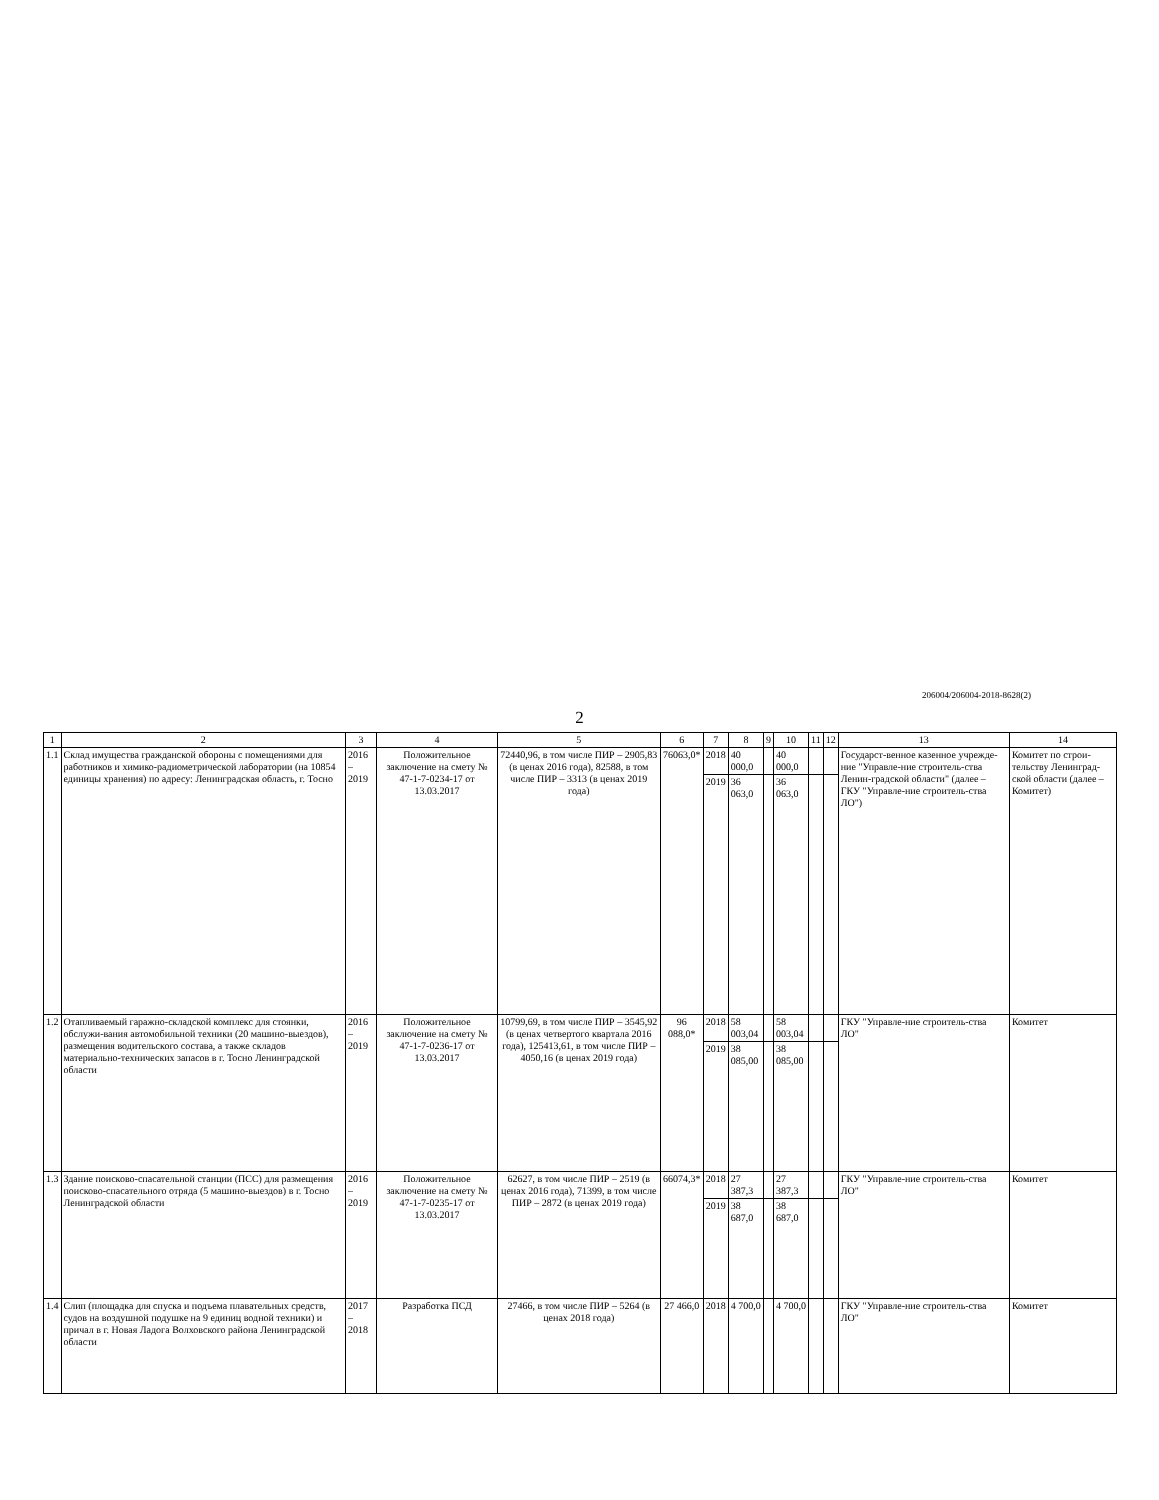206004/206004-2018-8628(2)
2
| 1 | 2 | 3 | 4 | 5 | 6 | 7 | 8 | 9 | 10 | 11 | 12 | 13 | 14 |
| --- | --- | --- | --- | --- | --- | --- | --- | --- | --- | --- | --- | --- | --- |
| 1.1 | Склад имущества гражданской обороны с помещениями для работников и химико-радиометрической лаборатории (на 10854 единицы хранения) по адресу: Ленинградская область, г. Тосно | 2016 – 2019 | Положительное заключение на смету № 47-1-7-0234-17 от 13.03.2017 | 72440,96, в том числе ПИР – 2905,83 (в ценах 2016 года), 82588, в том числе ПИР – 3313 (в ценах 2019 года) | 76063,0* | 2018 | 40 000,0 | | 40 000,0 | | | Государст-венное казенное учрежде-ние "Управле-ние строитель-ства Ленин-градской области" (далее – ГКУ "Управле-ние строитель-ства ЛО") | Комитет по строи-тельству Ленинград-ской области (далее – Комитет) |
| | | | | | | 2019 | 36 063,0 | | 36 063,0 | | | | |
| 1.2 | Отапливаемый гаражно-складской комплекс для стоянки, обслужи-вания автомобильной техники (20 машино-выездов), размещения водительского состава, а также складов материально-технических запасов в г. Тосно Ленинградской области | 2016 – 2019 | Положительное заключение на смету № 47-1-7-0236-17 от 13.03.2017 | 10799,69, в том числе ПИР – 3545,92 (в ценах четвертого квартала 2016 года), 125413,61, в том числе ПИР – 4050,16 (в ценах 2019 года) | 96 088,0* | 2018 | 58 003,04 | | 58 003,04 | | | ГКУ "Управле-ние строитель-ства ЛО" | Комитет |
| | | | | | | 2019 | 38 085,00 | | 38 085,00 | | | | |
| 1.3 | Здание поисково-спасательной станции (ПСС) для размещения поисково-спасательного отряда (5 машино-выездов) в г. Тосно Ленинградской области | 2016 – 2019 | Положительное заключение на смету № 47-1-7-0235-17 от 13.03.2017 | 62627, в том числе ПИР – 2519 (в ценах 2016 года), 71399, в том числе ПИР – 2872 (в ценах 2019 года) | 66074,3* | 2018 | 27 387,3 | | 27 387,3 | | | ГКУ "Управле-ние строитель-ства ЛО" | Комитет |
| | | | | | | 2019 | 38 687,0 | | 38 687,0 | | | | |
| 1.4 | Слип (площадка для спуска и подъема плавательных средств, судов на воздушной подушке на 9 единиц водной техники) и причал в г. Новая Ладога Волховского района Ленинградской области | 2017 – 2018 | Разработка ПСД | 27466, в том числе ПИР – 5264 (в ценах 2018 года) | 27 466,0 | 2018 | 4 700,0 | | 4 700,0 | | | ГКУ "Управле-ние строитель-ства ЛО" | Комитет |